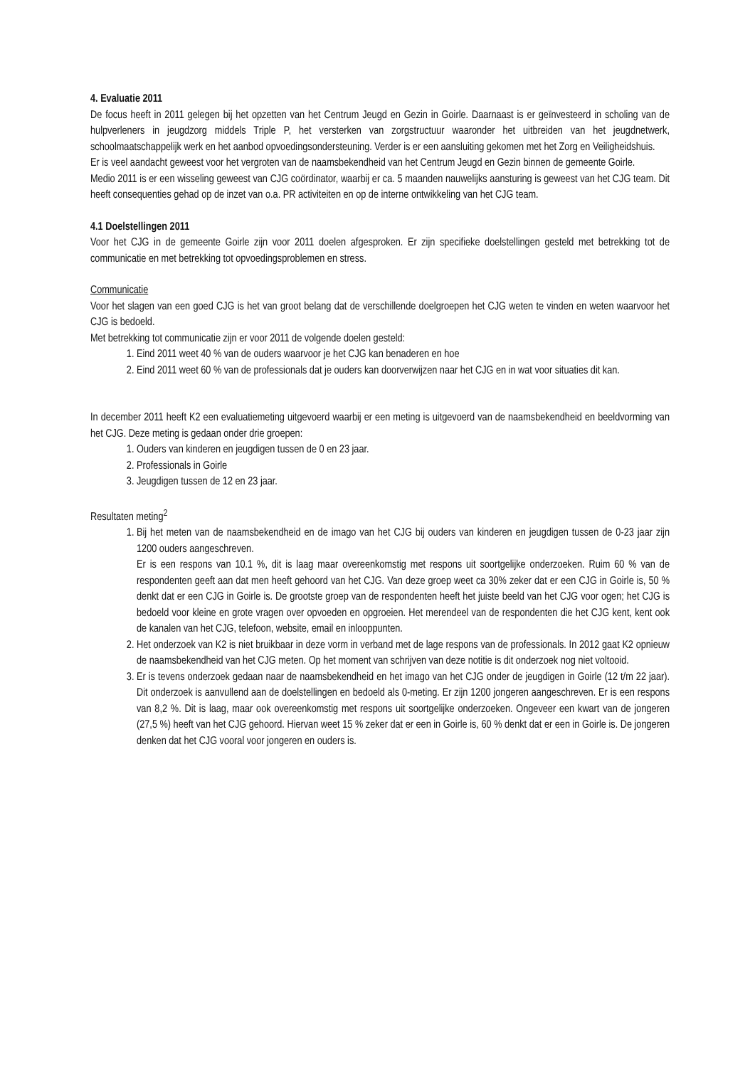4. Evaluatie 2011
De focus heeft in 2011 gelegen bij het opzetten van het Centrum Jeugd en Gezin in Goirle. Daarnaast is er geïnvesteerd in scholing van de hulpverleners in jeugdzorg middels Triple P, het versterken van zorgstructuur waaronder het uitbreiden van het jeugdnetwerk, schoolmaatschappelijk werk en het aanbod opvoedingsondersteuning. Verder is er een aansluiting gekomen met het Zorg en Veiligheidshuis.
Er is veel aandacht geweest voor het vergroten van de naamsbekendheid van het Centrum Jeugd en Gezin binnen de gemeente Goirle.
Medio 2011 is er een wisseling geweest van CJG coördinator, waarbij er ca. 5 maanden nauwelijks aansturing is geweest van het CJG team. Dit heeft consequenties gehad op de inzet van o.a. PR activiteiten en op de interne ontwikkeling van het CJG team.
4.1 Doelstellingen 2011
Voor het CJG in de gemeente Goirle zijn voor 2011 doelen afgesproken. Er zijn specifieke doelstellingen gesteld met betrekking tot de communicatie en met betrekking tot opvoedingsproblemen en stress.
Communicatie
Voor het slagen van een goed CJG is het van groot belang dat de verschillende doelgroepen het CJG weten te vinden en weten waarvoor het CJG is bedoeld.
Met betrekking tot communicatie zijn er voor 2011 de volgende doelen gesteld:
1. Eind 2011 weet 40 % van de ouders waarvoor je het CJG kan benaderen en hoe
2. Eind 2011 weet 60 % van de professionals dat je ouders kan doorverwijzen naar het CJG en in wat voor situaties dit kan.
In december 2011 heeft K2 een evaluatiemeting uitgevoerd waarbij er een meting is uitgevoerd van de naamsbekendheid en beeldvorming van het CJG. Deze meting is gedaan onder drie groepen:
1. Ouders van kinderen en jeugdigen tussen de 0 en 23 jaar.
2. Professionals in Goirle
3. Jeugdigen tussen de 12 en 23 jaar.
Resultaten meting<sup>2</sup>
1. Bij het meten van de naamsbekendheid en de imago van het CJG bij ouders van kinderen en jeugdigen tussen de 0-23 jaar zijn 1200 ouders aangeschreven.
Er is een respons van 10.1 %, dit is laag maar overeenkomstig met respons uit soortgelijke onderzoeken. Ruim 60 % van de respondenten geeft aan dat men heeft gehoord van het CJG. Van deze groep weet ca 30% zeker dat er een CJG in Goirle is, 50 % denkt dat er een CJG in Goirle is. De grootste groep van de respondenten heeft het juiste beeld van het CJG voor ogen; het CJG is bedoeld voor kleine en grote vragen over opvoeden en opgroeien. Het merendeel van de respondenten die het CJG kent, kent ook de kanalen van het CJG, telefoon, website, email en inlooppunten.
2. Het onderzoek van K2 is niet bruikbaar in deze vorm in verband met de lage respons van de professionals. In 2012 gaat K2 opnieuw de naamsbekendheid van het CJG meten. Op het moment van schrijven van deze notitie is dit onderzoek nog niet voltooid.
3. Er is tevens onderzoek gedaan naar de naamsbekendheid en het imago van het CJG onder de jeugdigen in Goirle (12 t/m 22 jaar). Dit onderzoek is aanvullend aan de doelstellingen en bedoeld als 0-meting. Er zijn 1200 jongeren aangeschreven. Er is een respons van 8,2 %. Dit is laag, maar ook overeenkomstig met respons uit soortgelijke onderzoeken. Ongeveer een kwart van de jongeren (27,5 %) heeft van het CJG gehoord. Hiervan weet 15 % zeker dat er een in Goirle is, 60 % denkt dat er een in Goirle is. De jongeren denken dat het CJG vooral voor jongeren en ouders is.